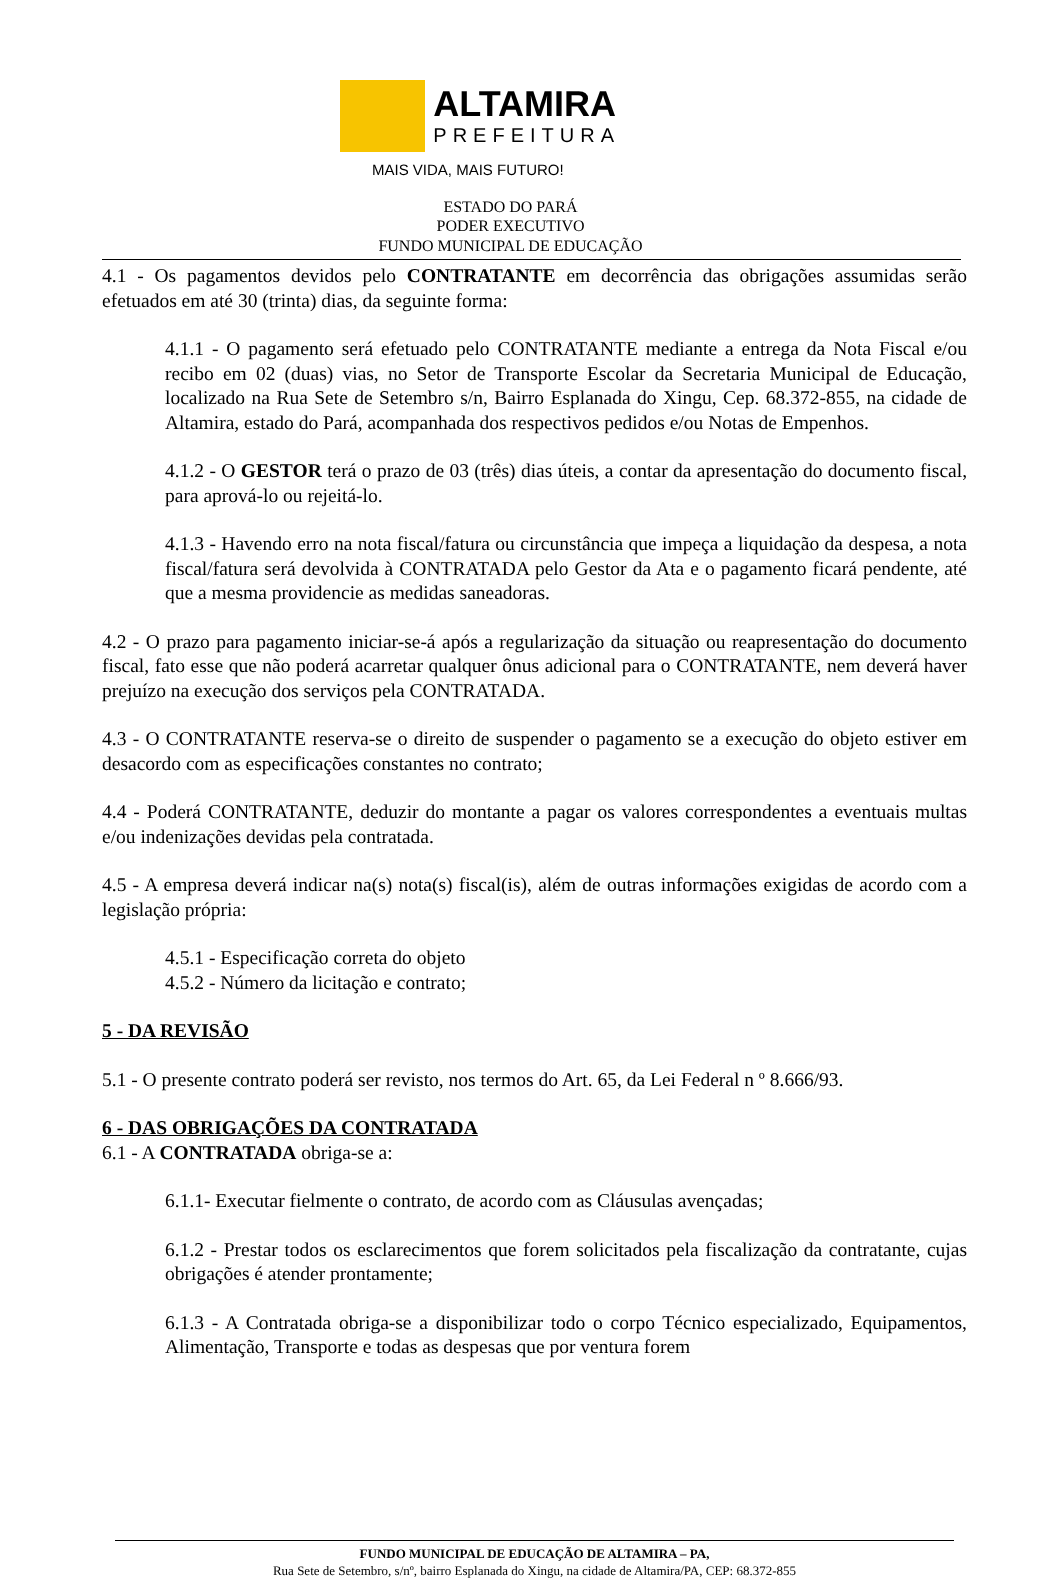ALTAMIRA
PREFEITURA
MAIS VIDA, MAIS FUTURO!
ESTADO DO PARÁ
PODER EXECUTIVO
FUNDO MUNICIPAL DE EDUCAÇÃO
4.1 - Os pagamentos devidos pelo CONTRATANTE em decorrência das obrigações assumidas serão efetuados em até 30 (trinta) dias, da seguinte forma:
4.1.1 - O pagamento será efetuado pelo CONTRATANTE mediante a entrega da Nota Fiscal e/ou recibo em 02 (duas) vias, no Setor de Transporte Escolar da Secretaria Municipal de Educação, localizado na Rua Sete de Setembro s/n, Bairro Esplanada do Xingu, Cep. 68.372-855, na cidade de Altamira, estado do Pará, acompanhada dos respectivos pedidos e/ou Notas de Empenhos.
4.1.2 - O GESTOR terá o prazo de 03 (três) dias úteis, a contar da apresentação do documento fiscal, para aprová-lo ou rejeitá-lo.
4.1.3 - Havendo erro na nota fiscal/fatura ou circunstância que impeça a liquidação da despesa, a nota fiscal/fatura será devolvida à CONTRATADA pelo Gestor da Ata e o pagamento ficará pendente, até que a mesma providencie as medidas saneadoras.
4.2 - O prazo para pagamento iniciar-se-á após a regularização da situação ou reapresentação do documento fiscal, fato esse que não poderá acarretar qualquer ônus adicional para o CONTRATANTE, nem deverá haver prejuízo na execução dos serviços pela CONTRATADA.
4.3 - O CONTRATANTE reserva-se o direito de suspender o pagamento se a execução do objeto estiver em desacordo com as especificações constantes no contrato;
4.4 - Poderá CONTRATANTE, deduzir do montante a pagar os valores correspondentes a eventuais multas e/ou indenizações devidas pela contratada.
4.5 - A empresa deverá indicar na(s) nota(s) fiscal(is), além de outras informações exigidas de acordo com a legislação própria:
4.5.1 - Especificação correta do objeto
4.5.2 - Número da licitação e contrato;
5 - DA REVISÃO
5.1 - O presente contrato poderá ser revisto, nos termos do Art. 65, da Lei Federal n º 8.666/93.
6 - DAS OBRIGAÇÕES DA CONTRATADA
6.1 - A CONTRATADA obriga-se a:
6.1.1- Executar fielmente o contrato, de acordo com as Cláusulas avençadas;
6.1.2 - Prestar todos os esclarecimentos que forem solicitados pela fiscalização da contratante, cujas obrigações é atender prontamente;
6.1.3 - A Contratada obriga-se a disponibilizar todo o corpo Técnico especializado, Equipamentos, Alimentação, Transporte e todas as despesas que por ventura forem
FUNDO MUNICIPAL DE EDUCAÇÃO DE ALTAMIRA – PA,
Rua Sete de Setembro, s/nº, bairro Esplanada do Xingu, na cidade de Altamira/PA, CEP: 68.372-855